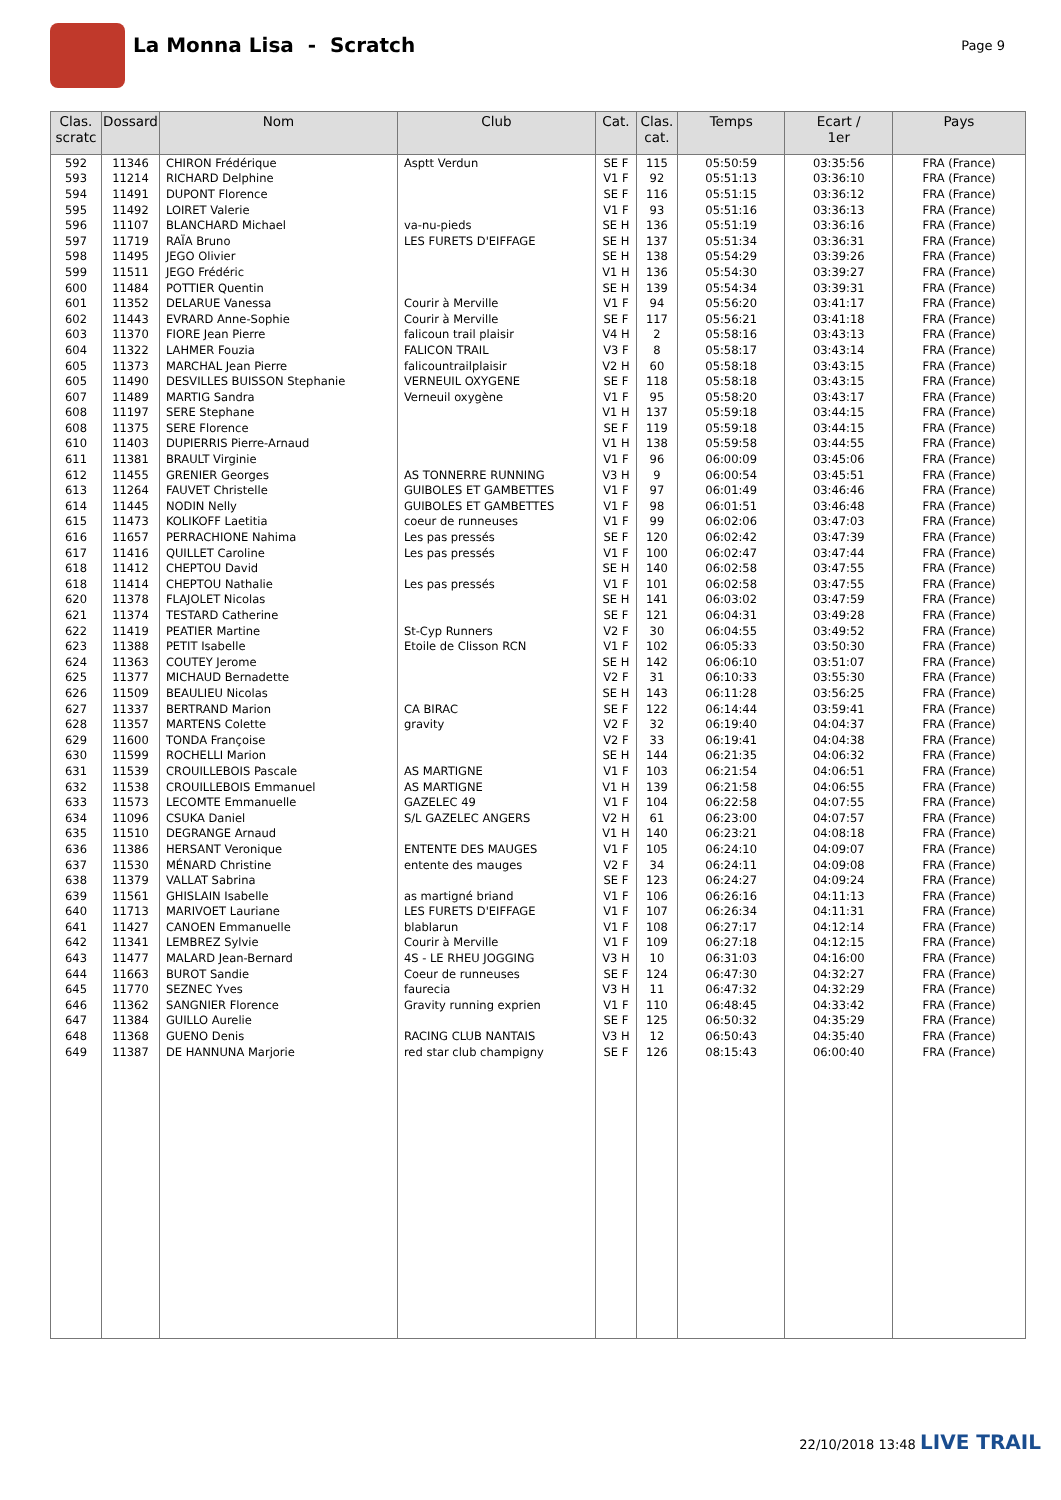La Monna Lisa - Scratch
Page 9
| Clas. scratc | Dossard | Nom | Club | Cat. | Clas. cat. | Temps | Ecart / 1er | Pays |
| --- | --- | --- | --- | --- | --- | --- | --- | --- |
| 592 | 11346 | CHIRON Frédérique | Asptt Verdun | SE F | 115 | 05:50:59 | 03:35:56 | FRA (France) |
| 593 | 11214 | RICHARD Delphine | | V1 F | 92 | 05:51:13 | 03:36:10 | FRA (France) |
| 594 | 11491 | DUPONT Florence | | SE F | 116 | 05:51:15 | 03:36:12 | FRA (France) |
| 595 | 11492 | LOIRET Valerie | | V1 F | 93 | 05:51:16 | 03:36:13 | FRA (France) |
| 596 | 11107 | BLANCHARD Michael | va-nu-pieds | SE H | 136 | 05:51:19 | 03:36:16 | FRA (France) |
| 597 | 11719 | RAÏA Bruno | LES FURETS D'EIFFAGE | SE H | 137 | 05:51:34 | 03:36:31 | FRA (France) |
| 598 | 11495 | JEGO Olivier | | SE H | 138 | 05:54:29 | 03:39:26 | FRA (France) |
| 599 | 11511 | JEGO Frédéric | | V1 H | 136 | 05:54:30 | 03:39:27 | FRA (France) |
| 600 | 11484 | POTTIER Quentin | | SE H | 139 | 05:54:34 | 03:39:31 | FRA (France) |
| 601 | 11352 | DELARUE Vanessa | Courir à Merville | V1 F | 94 | 05:56:20 | 03:41:17 | FRA (France) |
| 602 | 11443 | EVRARD Anne-Sophie | Courir à Merville | SE F | 117 | 05:56:21 | 03:41:18 | FRA (France) |
| 603 | 11370 | FIORE Jean Pierre | falicoun trail plaisir | V4 H | 2 | 05:58:16 | 03:43:13 | FRA (France) |
| 604 | 11322 | LAHMER Fouzia | FALICON TRAIL | V3 F | 8 | 05:58:17 | 03:43:14 | FRA (France) |
| 605 | 11373 | MARCHAL Jean Pierre | falicountrailplaisir | V2 H | 60 | 05:58:18 | 03:43:15 | FRA (France) |
| 605 | 11490 | DESVILLES BUISSON Stephanie | VERNEUIL OXYGENE | SE F | 118 | 05:58:18 | 03:43:15 | FRA (France) |
| 607 | 11489 | MARTIG Sandra | Verneuil oxygène | V1 F | 95 | 05:58:20 | 03:43:17 | FRA (France) |
| 608 | 11197 | SERE Stephane | | V1 H | 137 | 05:59:18 | 03:44:15 | FRA (France) |
| 608 | 11375 | SERE Florence | | SE F | 119 | 05:59:18 | 03:44:15 | FRA (France) |
| 610 | 11403 | DUPIERRIS Pierre-Arnaud | | V1 H | 138 | 05:59:58 | 03:44:55 | FRA (France) |
| 611 | 11381 | BRAULT Virginie | | V1 F | 96 | 06:00:09 | 03:45:06 | FRA (France) |
| 612 | 11455 | GRENIER Georges | AS TONNERRE RUNNING | V3 H | 9 | 06:00:54 | 03:45:51 | FRA (France) |
| 613 | 11264 | FAUVET Christelle | GUIBOLES ET GAMBETTES | V1 F | 97 | 06:01:49 | 03:46:46 | FRA (France) |
| 614 | 11445 | NODIN Nelly | GUIBOLES ET GAMBETTES | V1 F | 98 | 06:01:51 | 03:46:48 | FRA (France) |
| 615 | 11473 | KOLIKOFF Laetitia | coeur de runneuses | V1 F | 99 | 06:02:06 | 03:47:03 | FRA (France) |
| 616 | 11657 | PERRACHIONE Nahima | Les pas pressés | SE F | 120 | 06:02:42 | 03:47:39 | FRA (France) |
| 617 | 11416 | QUILLET Caroline | Les pas pressés | V1 F | 100 | 06:02:47 | 03:47:44 | FRA (France) |
| 618 | 11412 | CHEPTOU David | | SE H | 140 | 06:02:58 | 03:47:55 | FRA (France) |
| 618 | 11414 | CHEPTOU Nathalie | Les pas pressés | V1 F | 101 | 06:02:58 | 03:47:55 | FRA (France) |
| 620 | 11378 | FLAJOLET Nicolas | | SE H | 141 | 06:03:02 | 03:47:59 | FRA (France) |
| 621 | 11374 | TESTARD Catherine | | SE F | 121 | 06:04:31 | 03:49:28 | FRA (France) |
| 622 | 11419 | PEATIER Martine | St-Cyp Runners | V2 F | 30 | 06:04:55 | 03:49:52 | FRA (France) |
| 623 | 11388 | PETIT Isabelle | Etoile de Clisson RCN | V1 F | 102 | 06:05:33 | 03:50:30 | FRA (France) |
| 624 | 11363 | COUTEY Jerome | | SE H | 142 | 06:06:10 | 03:51:07 | FRA (France) |
| 625 | 11377 | MICHAUD Bernadette | | V2 F | 31 | 06:10:33 | 03:55:30 | FRA (France) |
| 626 | 11509 | BEAULIEU Nicolas | | SE H | 143 | 06:11:28 | 03:56:25 | FRA (France) |
| 627 | 11337 | BERTRAND Marion | CA BIRAC | SE F | 122 | 06:14:44 | 03:59:41 | FRA (France) |
| 628 | 11357 | MARTENS Colette | gravity | V2 F | 32 | 06:19:40 | 04:04:37 | FRA (France) |
| 629 | 11600 | TONDA Françoise | | V2 F | 33 | 06:19:41 | 04:04:38 | FRA (France) |
| 630 | 11599 | ROCHELLI Marion | | SE H | 144 | 06:21:35 | 04:06:32 | FRA (France) |
| 631 | 11539 | CROUILLEBOIS Pascale | AS MARTIGNE | V1 F | 103 | 06:21:54 | 04:06:51 | FRA (France) |
| 632 | 11538 | CROUILLEBOIS Emmanuel | AS MARTIGNE | V1 H | 139 | 06:21:58 | 04:06:55 | FRA (France) |
| 633 | 11573 | LECOMTE Emmanuelle | GAZELEC 49 | V1 F | 104 | 06:22:58 | 04:07:55 | FRA (France) |
| 634 | 11096 | CSUKA Daniel | S/L GAZELEC ANGERS | V2 H | 61 | 06:23:00 | 04:07:57 | FRA (France) |
| 635 | 11510 | DEGRANGE Arnaud | | V1 H | 140 | 06:23:21 | 04:08:18 | FRA (France) |
| 636 | 11386 | HERSANT Veronique | ENTENTE DES MAUGES | V1 F | 105 | 06:24:10 | 04:09:07 | FRA (France) |
| 637 | 11530 | MÉNARD Christine | entente des mauges | V2 F | 34 | 06:24:11 | 04:09:08 | FRA (France) |
| 638 | 11379 | VALLAT Sabrina | | SE F | 123 | 06:24:27 | 04:09:24 | FRA (France) |
| 639 | 11561 | GHISLAIN Isabelle | as martigné briand | V1 F | 106 | 06:26:16 | 04:11:13 | FRA (France) |
| 640 | 11713 | MARIVOET Lauriane | LES FURETS D'EIFFAGE | V1 F | 107 | 06:26:34 | 04:11:31 | FRA (France) |
| 641 | 11427 | CANOEN Emmanuelle | blablarun | V1 F | 108 | 06:27:17 | 04:12:14 | FRA (France) |
| 642 | 11341 | LEMBREZ Sylvie | Courir à Merville | V1 F | 109 | 06:27:18 | 04:12:15 | FRA (France) |
| 643 | 11477 | MALARD Jean-Bernard | 4S - LE RHEU JOGGING | V3 H | 10 | 06:31:03 | 04:16:00 | FRA (France) |
| 644 | 11663 | BUROT Sandie | Coeur de runneuses | SE F | 124 | 06:47:30 | 04:32:27 | FRA (France) |
| 645 | 11770 | SEZNEC Yves | faurecia | V3 H | 11 | 06:47:32 | 04:32:29 | FRA (France) |
| 646 | 11362 | SANGNIER Florence | Gravity running exprien | V1 F | 110 | 06:48:45 | 04:33:42 | FRA (France) |
| 647 | 11384 | GUILLO Aurelie | | SE F | 125 | 06:50:32 | 04:35:29 | FRA (France) |
| 648 | 11368 | GUENO Denis | RACING CLUB NANTAIS | V3 H | 12 | 06:50:43 | 04:35:40 | FRA (France) |
| 649 | 11387 | DE HANNUNA Marjorie | red star club champigny | SE F | 126 | 08:15:43 | 06:00:40 | FRA (France) |
22/10/2018 13:48 LIVE TRAIL